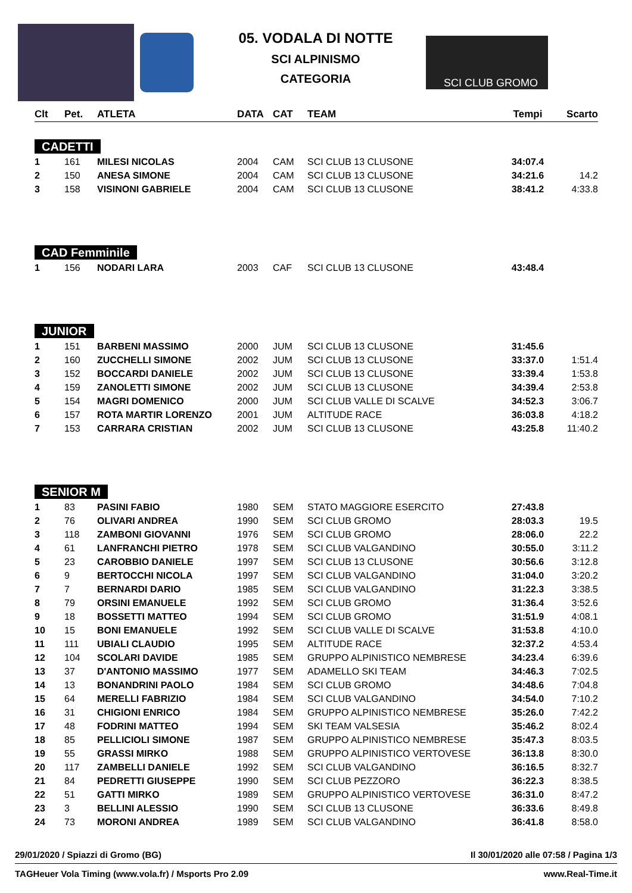05. VODALA DI NOTTE
SCI ALPINISMO
CATEGORIA
SCI CLUB GROMO
| Clt | Pet. | ATLETA | DATA | CAT | TEAM | Tempi | Scarto |
| --- | --- | --- | --- | --- | --- | --- | --- |
| CADETTI | | | | | | | |
| 1 | 161 | MILESI NICOLAS | 2004 | CAM | SCI CLUB 13 CLUSONE | 34:07.4 | |
| 2 | 150 | ANESA SIMONE | 2004 | CAM | SCI CLUB 13 CLUSONE | 34:21.6 | 14.2 |
| 3 | 158 | VISINONI GABRIELE | 2004 | CAM | SCI CLUB 13 CLUSONE | 38:41.2 | 4:33.8 |
| CAD Femminile | | | | | | | |
| 1 | 156 | NODARI LARA | 2003 | CAF | SCI CLUB 13 CLUSONE | 43:48.4 | |
| JUNIOR | | | | | | | |
| 1 | 151 | BARBENI MASSIMO | 2000 | JUM | SCI CLUB 13 CLUSONE | 31:45.6 | |
| 2 | 160 | ZUCCHELLI SIMONE | 2002 | JUM | SCI CLUB 13 CLUSONE | 33:37.0 | 1:51.4 |
| 3 | 152 | BOCCARDI DANIELE | 2002 | JUM | SCI CLUB 13 CLUSONE | 33:39.4 | 1:53.8 |
| 4 | 159 | ZANOLETTI SIMONE | 2002 | JUM | SCI CLUB 13 CLUSONE | 34:39.4 | 2:53.8 |
| 5 | 154 | MAGRI DOMENICO | 2000 | JUM | SCI CLUB VALLE DI SCALVE | 34:52.3 | 3:06.7 |
| 6 | 157 | ROTA MARTIR LORENZO | 2001 | JUM | ALTITUDE RACE | 36:03.8 | 4:18.2 |
| 7 | 153 | CARRARA CRISTIAN | 2002 | JUM | SCI CLUB 13 CLUSONE | 43:25.8 | 11:40.2 |
| SENIOR M | | | | | | | |
| 1 | 83 | PASINI FABIO | 1980 | SEM | STATO MAGGIORE ESERCITO | 27:43.8 | |
| 2 | 76 | OLIVARI ANDREA | 1990 | SEM | SCI CLUB GROMO | 28:03.3 | 19.5 |
| 3 | 118 | ZAMBONI GIOVANNI | 1976 | SEM | SCI CLUB GROMO | 28:06.0 | 22.2 |
| 4 | 61 | LANFRANCHI PIETRO | 1978 | SEM | SCI CLUB VALGANDINO | 30:55.0 | 3:11.2 |
| 5 | 23 | CAROBBIO DANIELE | 1997 | SEM | SCI CLUB 13 CLUSONE | 30:56.6 | 3:12.8 |
| 6 | 9 | BERTOCCHI NICOLA | 1997 | SEM | SCI CLUB VALGANDINO | 31:04.0 | 3:20.2 |
| 7 | 7 | BERNARDI DARIO | 1985 | SEM | SCI CLUB VALGANDINO | 31:22.3 | 3:38.5 |
| 8 | 79 | ORSINI EMANUELE | 1992 | SEM | SCI CLUB GROMO | 31:36.4 | 3:52.6 |
| 9 | 18 | BOSSETTI MATTEO | 1994 | SEM | SCI CLUB GROMO | 31:51.9 | 4:08.1 |
| 10 | 15 | BONI EMANUELE | 1992 | SEM | SCI CLUB VALLE DI SCALVE | 31:53.8 | 4:10.0 |
| 11 | 111 | UBIALI CLAUDIO | 1995 | SEM | ALTITUDE RACE | 32:37.2 | 4:53.4 |
| 12 | 104 | SCOLARI DAVIDE | 1985 | SEM | GRUPPO ALPINISTICO NEMBRESE | 34:23.4 | 6:39.6 |
| 13 | 37 | D'ANTONIO MASSIMO | 1977 | SEM | ADAMELLO SKI TEAM | 34:46.3 | 7:02.5 |
| 14 | 13 | BONANDRINI PAOLO | 1984 | SEM | SCI CLUB GROMO | 34:48.6 | 7:04.8 |
| 15 | 64 | MERELLI FABRIZIO | 1984 | SEM | SCI CLUB VALGANDINO | 34:54.0 | 7:10.2 |
| 16 | 31 | CHIGIONI ENRICO | 1984 | SEM | GRUPPO ALPINISTICO NEMBRESE | 35:26.0 | 7:42.2 |
| 17 | 48 | FODRINI MATTEO | 1994 | SEM | SKI TEAM VALSESIA | 35:46.2 | 8:02.4 |
| 18 | 85 | PELLICIOLI SIMONE | 1987 | SEM | GRUPPO ALPINISTICO NEMBRESE | 35:47.3 | 8:03.5 |
| 19 | 55 | GRASSI MIRKO | 1988 | SEM | GRUPPO ALPINISTICO VERTOVESE | 36:13.8 | 8:30.0 |
| 20 | 117 | ZAMBELLI DANIELE | 1992 | SEM | SCI CLUB VALGANDINO | 36:16.5 | 8:32.7 |
| 21 | 84 | PEDRETTI GIUSEPPE | 1990 | SEM | SCI CLUB PEZZORO | 36:22.3 | 8:38.5 |
| 22 | 51 | GATTI MIRKO | 1989 | SEM | GRUPPO ALPINISTICO VERTOVESE | 36:31.0 | 8:47.2 |
| 23 | 3 | BELLINI ALESSIO | 1990 | SEM | SCI CLUB 13 CLUSONE | 36:33.6 | 8:49.8 |
| 24 | 73 | MORONI ANDREA | 1989 | SEM | SCI CLUB VALGANDINO | 36:41.8 | 8:58.0 |
29/01/2020 / Spiazzi di Gromo (BG) Il 30/01/2020 alle 07:58 / Pagina 1/3
TAGHeuer Vola Timing (www.vola.fr) / Msports Pro 2.09 www.Real-Time.it